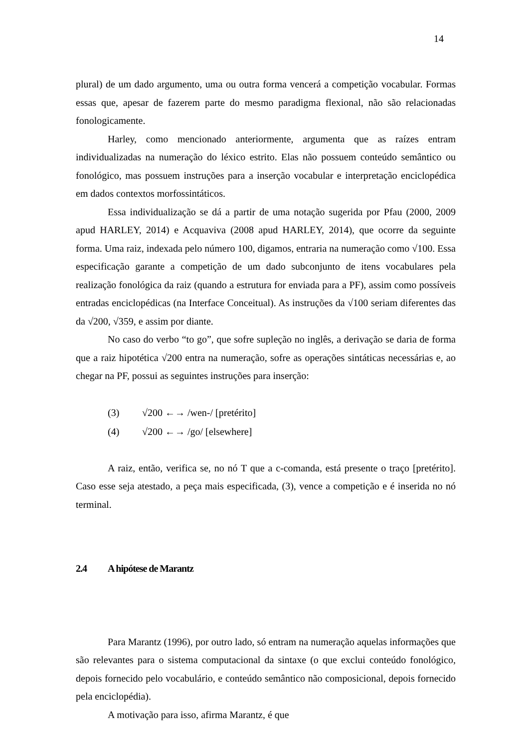14
plural) de um dado argumento, uma ou outra forma vencerá a competição vocabular. Formas essas que, apesar de fazerem parte do mesmo paradigma flexional, não são relacionadas fonologicamente.
Harley, como mencionado anteriormente, argumenta que as raízes entram individualizadas na numeração do léxico estrito. Elas não possuem conteúdo semântico ou fonológico, mas possuem instruções para a inserção vocabular e interpretação enciclopédica em dados contextos morfossintáticos.
Essa individualização se dá a partir de uma notação sugerida por Pfau (2000, 2009 apud HARLEY, 2014) e Acquaviva (2008 apud HARLEY, 2014), que ocorre da seguinte forma. Uma raiz, indexada pelo número 100, digamos, entraria na numeração como √100. Essa especificação garante a competição de um dado subconjunto de itens vocabulares pela realização fonológica da raiz (quando a estrutura for enviada para a PF), assim como possíveis entradas enciclopédicas (na Interface Conceitual). As instruções da √100 seriam diferentes das da √200, √359, e assim por diante.
No caso do verbo “to go”, que sofre supleção no inglês, a derivação se daria de forma que a raiz hipotética √200 entra na numeração, sofre as operações sintáticas necessárias e, ao chegar na PF, possui as seguintes instruções para inserção:
(3) √200 ←→ /wen-/ [pretérito]
(4) √200 ←→ /go/ [elsewhere]
A raiz, então, verifica se, no nó T que a c-comanda, está presente o traço [pretérito]. Caso esse seja atestado, a peça mais especificada, (3), vence a competição e é inserida no nó terminal.
2.4 A hipótese de Marantz
Para Marantz (1996), por outro lado, só entram na numeração aquelas informações que são relevantes para o sistema computacional da sintaxe (o que exclui conteúdo fonológico, depois fornecido pelo vocabulário, e conteúdo semântico não composicional, depois fornecido pela enciclopédia).
A motivação para isso, afirma Marantz, é que